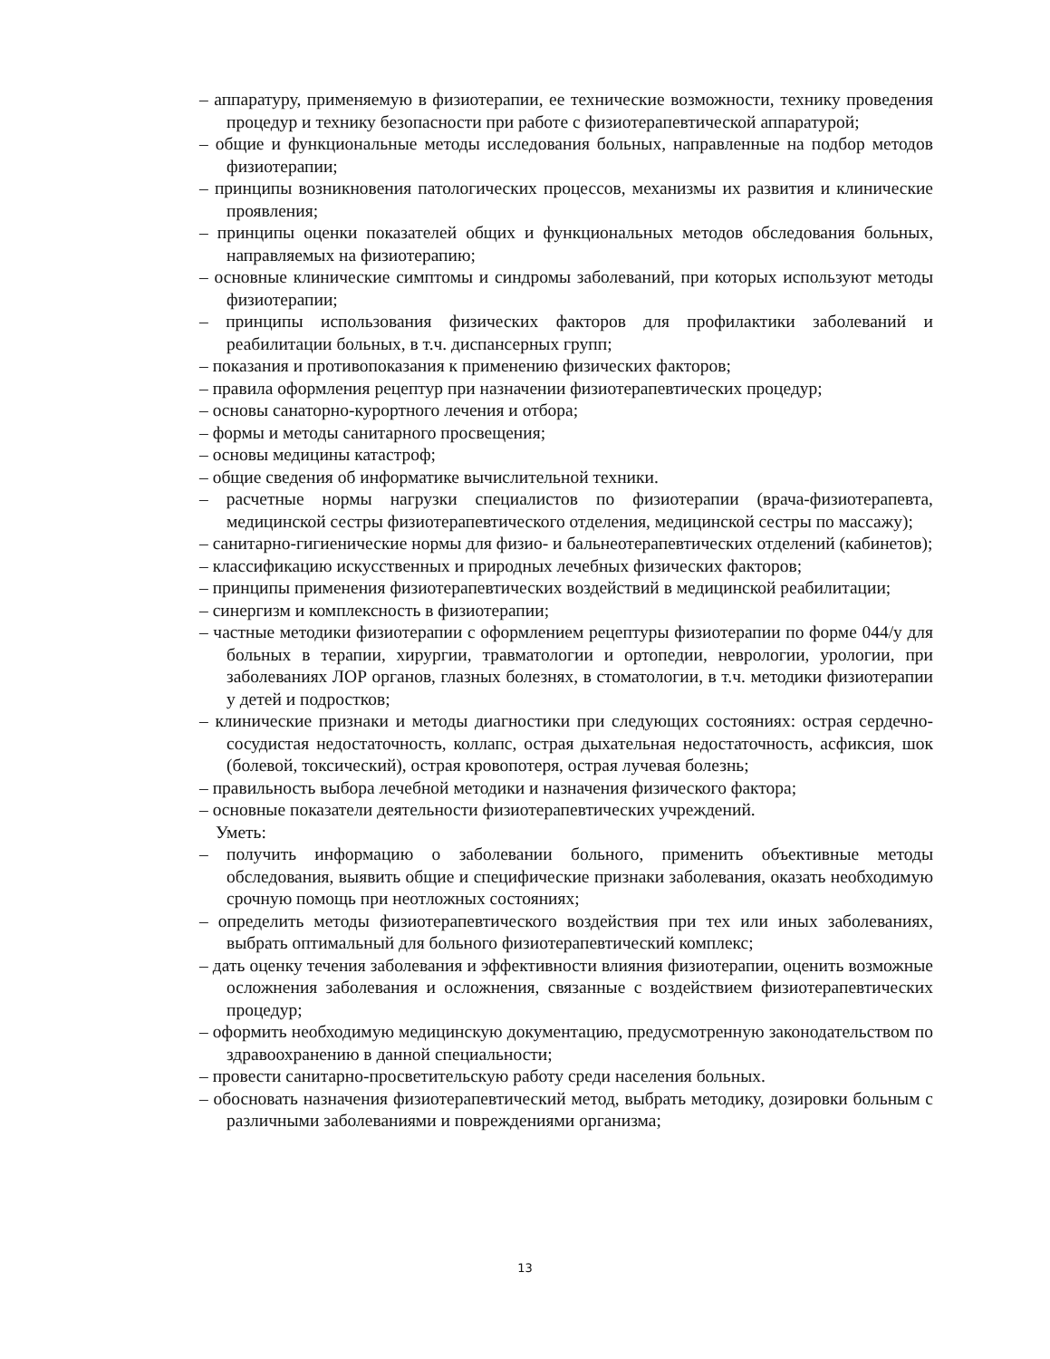– аппаратуру, применяемую в физиотерапии, ее технические возможности, технику проведения процедур и технику безопасности при работе с физиотерапевтической аппаратурой;
– общие и функциональные методы исследования больных, направленные на подбор методов физиотерапии;
– принципы возникновения патологических процессов, механизмы их развития и клинические проявления;
– принципы оценки показателей общих и функциональных методов обследования больных, направляемых на физиотерапию;
– основные клинические симптомы и синдромы заболеваний, при которых используют методы физиотерапии;
– принципы использования физических факторов для профилактики заболеваний и реабилитации больных, в т.ч. диспансерных групп;
– показания и противопоказания к применению физических факторов;
– правила оформления рецептур при назначении физиотерапевтических процедур;
– основы санаторно-курортного лечения и отбора;
– формы и методы санитарного просвещения;
– основы медицины катастроф;
– общие сведения об информатике вычислительной техники.
– расчетные нормы нагрузки специалистов по физиотерапии (врача-физиотерапевта, медицинской сестры физиотерапевтического отделения, медицинской сестры по массажу);
– санитарно-гигиенические нормы для физио- и бальнеотерапевтических отделений (кабинетов);
– классификацию искусственных и природных лечебных физических факторов;
– принципы применения физиотерапевтических воздействий в медицинской реабилитации;
– синергизм и комплексность в физиотерапии;
– частные методики физиотерапии с оформлением рецептуры физиотерапии по форме 044/у для больных в терапии, хирургии, травматологии и ортопедии, неврологии, урологии, при заболеваниях ЛОР органов, глазных болезнях, в стоматологии, в т.ч. методики физиотерапии у детей и подростков;
– клинические признаки и методы диагностики при следующих состояниях: острая сердечно-сосудистая недостаточность, коллапс, острая дыхательная недостаточность, асфиксия, шок (болевой, токсический), острая кровопотеря, острая лучевая болезнь;
– правильность выбора лечебной методики и назначения физического фактора;
– основные показатели деятельности физиотерапевтических учреждений.
Уметь:
– получить информацию о заболевании больного, применить объективные методы обследования, выявить общие и специфические признаки заболевания, оказать необходимую срочную помощь при неотложных состояниях;
– определить методы физиотерапевтического воздействия при тех или иных заболеваниях, выбрать оптимальный для больного физиотерапевтический комплекс;
– дать оценку течения заболевания и эффективности влияния физиотерапии, оценить возможные осложнения заболевания и осложнения, связанные с воздействием физиотерапевтических процедур;
– оформить необходимую медицинскую документацию, предусмотренную законодательством по здравоохранению в данной специальности;
– провести санитарно-просветительскую работу среди населения больных.
– обосновать назначения физиотерапевтический метод, выбрать методику, дозировки больным с различными заболеваниями и повреждениями организма;
13